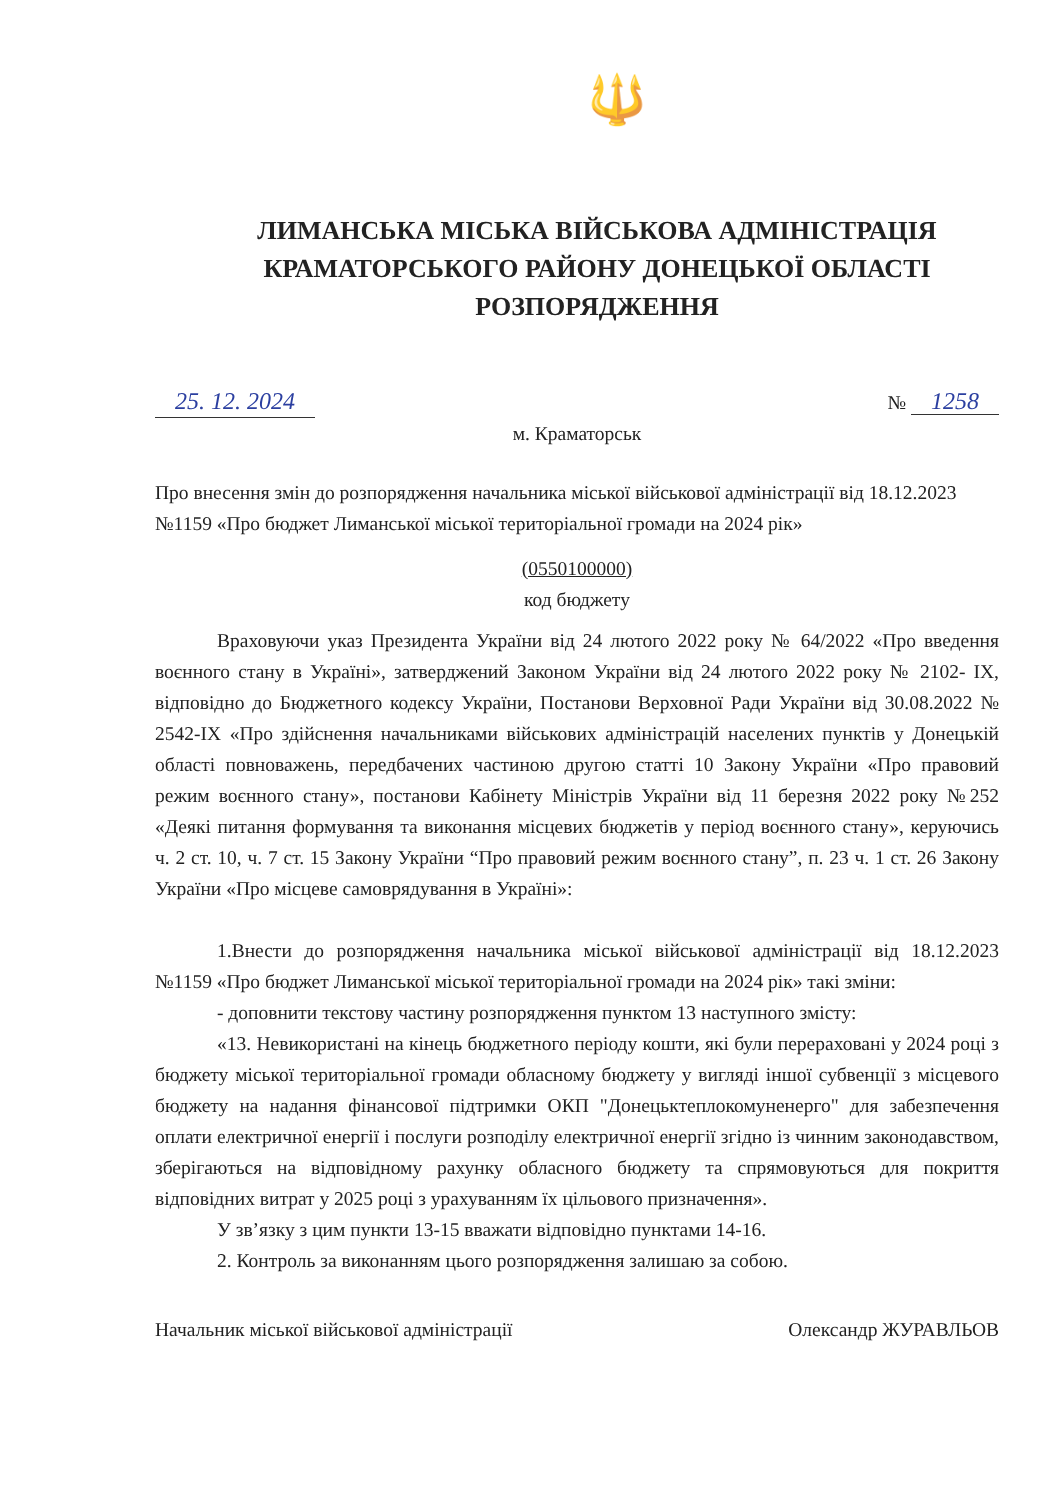🔱
ЛИМАНСЬКА МІСЬКА ВІЙСЬКОВА АДМІНІСТРАЦІЯ
КРАМАТОРСЬКОГО РАЙОНУ ДОНЕЦЬКОЇ ОБЛАСТІ
РОЗПОРЯДЖЕННЯ
25. 12. 2024 № 1258
м. Краматорськ
Про внесення змін до розпорядження начальника міської військової адміністрації від 18.12.2023 №1159 «Про бюджет Лиманської міської територіальної громади на 2024 рік»
(0550100000)
код бюджету
Враховуючи указ Президента України від 24 лютого 2022 року № 64/2022 «Про введення воєнного стану в Україні», затверджений Законом України від 24 лютого 2022 року № 2102- IX, відповідно до Бюджетного кодексу України, Постанови Верховної Ради України від 30.08.2022 № 2542-IX «Про здійснення начальниками військових адміністрацій населених пунктів у Донецькій області повноважень, передбачених частиною другою статті 10 Закону України «Про правовий режим воєнного стану», постанови Кабінету Міністрів України від 11 березня 2022 року №252 «Деякі питання формування та виконання місцевих бюджетів у період воєнного стану», керуючись ч. 2 ст. 10, ч. 7 ст. 15 Закону України “Про правовий режим воєнного стану”, п. 23 ч. 1 ст. 26 Закону України «Про місцеве самоврядування в Україні»:
1.Внести до розпорядження начальника міської військової адміністрації від 18.12.2023 №1159 «Про бюджет Лиманської міської територіальної громади на 2024 рік» такі зміни:
- доповнити текстову частину розпорядження пунктом 13 наступного змісту:
«13. Невикористані на кінець бюджетного періоду кошти, які були перераховані у 2024 році з бюджету міської територіальної громади обласному бюджету у вигляді іншої субвенції з місцевого бюджету на надання фінансової підтримки ОКП "Донецьктеплокомуненерго" для забезпечення оплати електричної енергії і послуги розподілу електричної енергії згідно із чинним законодавством, зберігаються на відповідному рахунку обласного бюджету та спрямовуються для покриття відповідних витрат у 2025 році з урахуванням їх цільового призначення».
У зв’язку з цим пункти 13-15 вважати відповідно пунктами 14-16.
2. Контроль за виконанням цього розпорядження залишаю за собою.
Начальник міської військової адміністрації Олександр ЖУРАВЛЬОВ